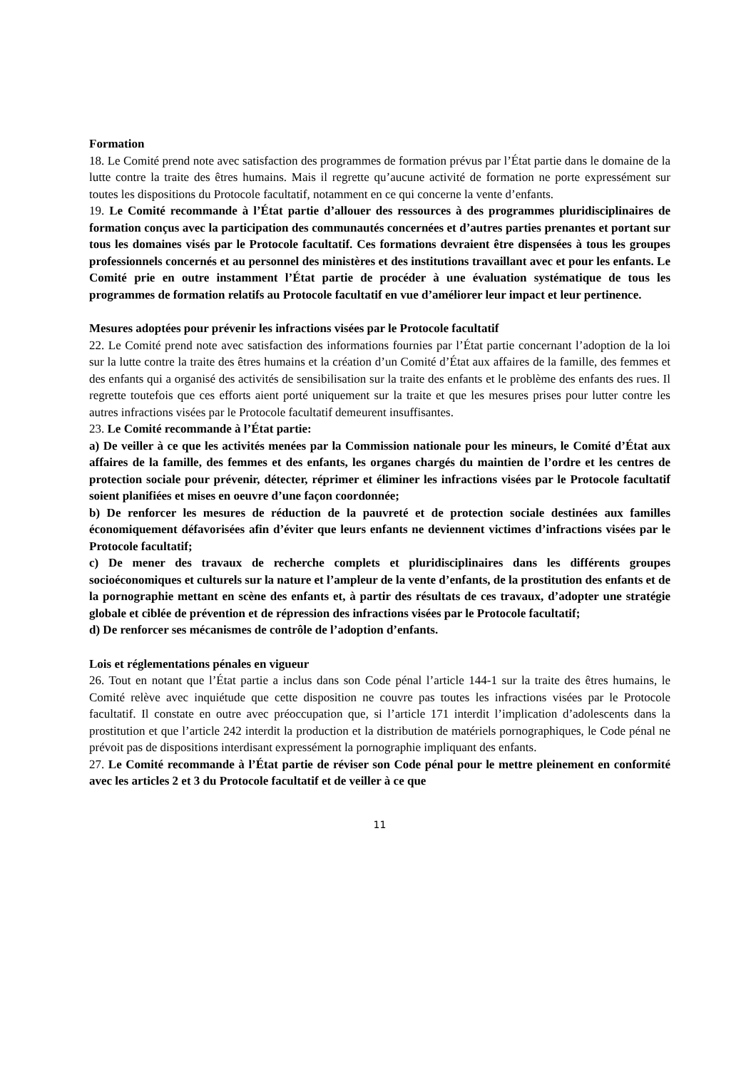Formation
18. Le Comité prend note avec satisfaction des programmes de formation prévus par l’État partie dans le domaine de la lutte contre la traite des êtres humains. Mais il regrette qu’aucune activité de formation ne porte expressément sur toutes les dispositions du Protocole facultatif, notamment en ce qui concerne la vente d’enfants.
19. Le Comité recommande à l’État partie d’allouer des ressources à des programmes pluridisciplinaires de formation conçus avec la participation des communautés concernées et d’autres parties prenantes et portant sur tous les domaines visés par le Protocole facultatif. Ces formations devraient être dispensées à tous les groupes professionnels concernés et au personnel des ministères et des institutions travaillant avec et pour les enfants. Le Comité prie en outre instamment l’État partie de procéder à une évaluation systématique de tous les programmes de formation relatifs au Protocole facultatif en vue d’améliorer leur impact et leur pertinence.
Mesures adoptées pour prévenir les infractions visées par le Protocole facultatif
22. Le Comité prend note avec satisfaction des informations fournies par l’État partie concernant l’adoption de la loi sur la lutte contre la traite des êtres humains et la création d’un Comité d’État aux affaires de la famille, des femmes et des enfants qui a organisé des activités de sensibilisation sur la traite des enfants et le problème des enfants des rues. Il regrette toutefois que ces efforts aient porté uniquement sur la traite et que les mesures prises pour lutter contre les autres infractions visées par le Protocole facultatif demeurent insuffisantes.
23. Le Comité recommande à l’État partie:
a) De veiller à ce que les activités menées par la Commission nationale pour les mineurs, le Comité d’État aux affaires de la famille, des femmes et des enfants, les organes chargés du maintien de l’ordre et les centres de protection sociale pour prévenir, détecter, réprimer et éliminer les infractions visées par le Protocole facultatif soient planifiées et mises en oeuvre d’une façon coordonnée;
b) De renforcer les mesures de réduction de la pauvreté et de protection sociale destinées aux familles économiquement défavorisées afin d’éviter que leurs enfants ne deviennent victimes d’infractions visées par le Protocole facultatif;
c) De mener des travaux de recherche complets et pluridisciplinaires dans les différents groupes socioéconomiques et culturels sur la nature et l’ampleur de la vente d’enfants, de la prostitution des enfants et de la pornographie mettant en scène des enfants et, à partir des résultats de ces travaux, d’adopter une stratégie globale et ciblée de prévention et de répression des infractions visées par le Protocole facultatif;
d) De renforcer ses mécanismes de contrôle de l’adoption d’enfants.
Lois et réglementations pénales en vigueur
26. Tout en notant que l’État partie a inclus dans son Code pénal l’article 144-1 sur la traite des êtres humains, le Comité relève avec inquiétude que cette disposition ne couvre pas toutes les infractions visées par le Protocole facultatif. Il constate en outre avec préoccupation que, si l’article 171 interdit l’implication d’adolescents dans la prostitution et que l’article 242 interdit la production et la distribution de matériels pornographiques, le Code pénal ne prévoit pas de dispositions interdisant expressément la pornographie impliquant des enfants.
27. Le Comité recommande à l’État partie de réviser son Code pénal pour le mettre pleinement en conformité avec les articles 2 et 3 du Protocole facultatif et de veiller à ce que
11